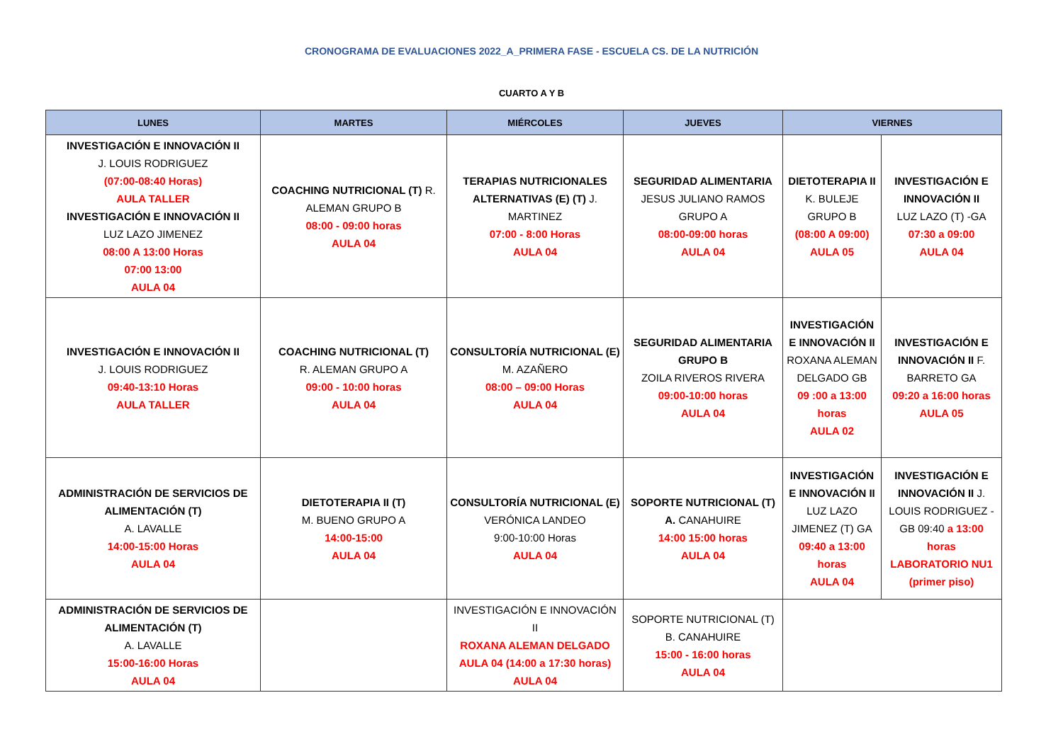CRONOGRAMA DE EVALUACIONES 2022_A_PRIMERA FASE - ESCUELA CS. DE LA NUTRICIÓN
CUARTO A Y B
| LUNES | MARTES | MIÉRCOLES | JUEVES | VIERNES | |
| --- | --- | --- | --- | --- | --- |
| INVESTIGACIÓN E INNOVACIÓN II J. LOUIS RODRIGUEZ (07:00-08:40 Horas) AULA TALLER INVESTIGACIÓN E INNOVACIÓN II LUZ LAZO JIMENEZ 08:00 A 13:00 Horas 07:00 13:00 AULA 04 | COACHING NUTRICIONAL (T) R. ALEMAN GRUPO B 08:00 - 09:00 horas AULA 04 | TERAPIAS NUTRICIONALES ALTERNATIVAS (E) (T) J. MARTINEZ 07:00 - 8:00 Horas AULA 04 | SEGURIDAD ALIMENTARIA JESUS JULIANO RAMOS GRUPO A 08:00-09:00 horas AULA 04 | DIETOTERAPIA II K. BULEJE GRUPO B (08:00 A 09:00) AULA 05 | INVESTIGACIÓN E INNOVACIÓN II LUZ LAZO (T) -GA 07:30 a 09:00 AULA 04 |
| INVESTIGACIÓN E INNOVACIÓN II J. LOUIS RODRIGUEZ 09:40-13:10 Horas AULA TALLER | COACHING NUTRICIONAL (T) R. ALEMAN GRUPO A 09:00 - 10:00 horas AULA 04 | CONSULTORÍA NUTRICIONAL (E) M. AZAÑERO 08:00 – 09:00 Horas AULA 04 | SEGURIDAD ALIMENTARIA GRUPO B ZOILA RIVEROS RIVERA 09:00-10:00 horas AULA 04 | INVESTIGACIÓN E INNOVACIÓN II ROXANA ALEMAN DELGADO GB 09 :00 a 13:00 horas AULA 02 | INVESTIGACIÓN E INNOVACIÓN II F. BARRETO GA 09:20 a 16:00 horas AULA 05 |
| ADMINISTRACIÓN DE SERVICIOS DE ALIMENTACIÓN (T) A. LAVALLE 14:00-15:00 Horas AULA 04 | DIETOTERAPIA II (T) M. BUENO GRUPO A 14:00-15:00 AULA 04 | CONSULTORÍA NUTRICIONAL (E) VERÓNICA LANDEO 9:00-10:00 Horas AULA 04 | SOPORTE NUTRICIONAL (T) A. CANAHUIRE 14:00 15:00 horas AULA 04 | INVESTIGACIÓN E INNOVACIÓN II LUZ LAZO JIMENEZ (T) GA 09:40 a 13:00 horas AULA 04 | INVESTIGACIÓN E INNOVACIÓN II J. LOUIS RODRIGUEZ -GB 09:40 a 13:00 horas LABORATORIO NU1 (primer piso) |
| ADMINISTRACIÓN DE SERVICIOS DE ALIMENTACIÓN (T) A. LAVALLE 15:00-16:00 Horas AULA 04 | | INVESTIGACIÓN E INNOVACIÓN II ROXANA ALEMAN DELGADO AULA 04 (14:00 a 17:30 horas) AULA 04 | SOPORTE NUTRICIONAL (T) B. CANAHUIRE 15:00 - 16:00 horas AULA 04 | | |